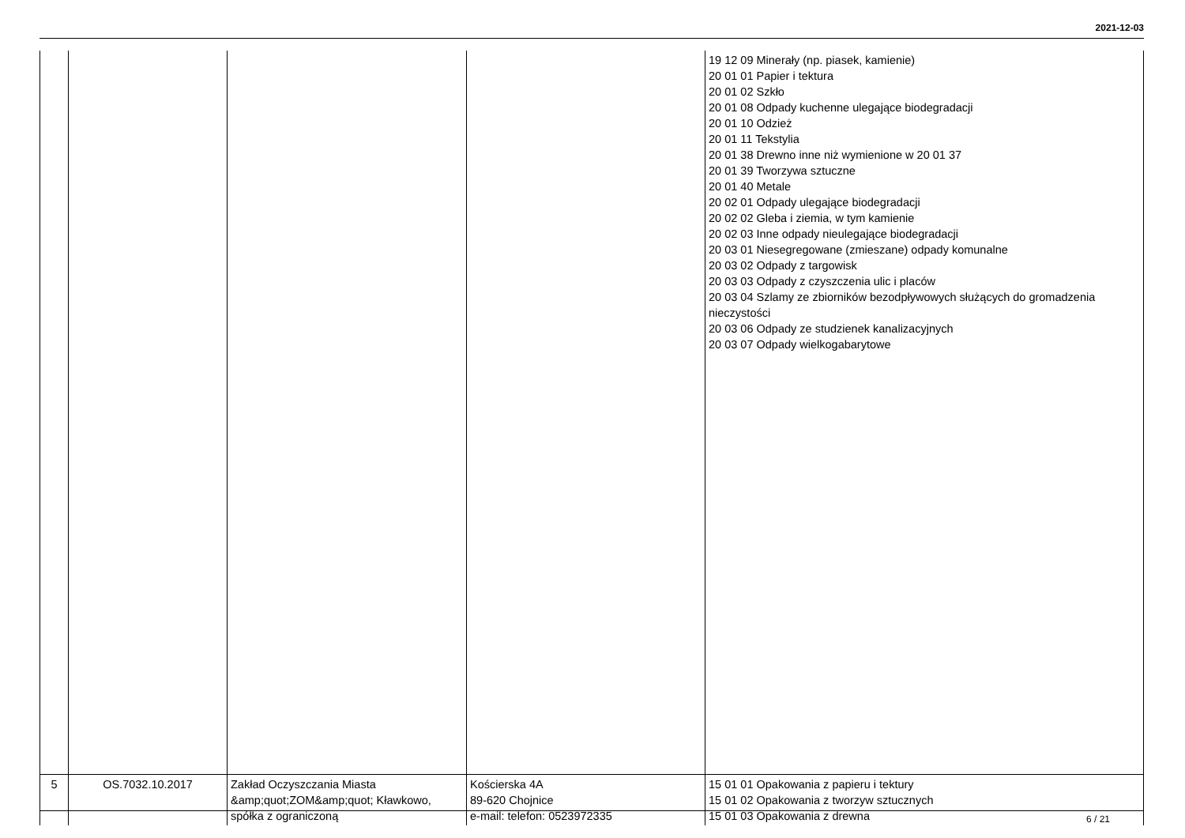2021-12-03
| | | | | 19 12 09 Minerały (np. piasek, kamienie) 20 01 01 Papier i tektura 20 01 02 Szkło 20 01 08 Odpady kuchenne ulegające biodegradacji 20 01 10 Odzież 20 01 11 Tekstylia 20 01 38 Drewno inne niż wymienione w 20 01 37 20 01 39 Tworzywa sztuczne 20 01 40 Metale 20 02 01 Odpady ulegające biodegradacji 20 02 02 Gleba i ziemia, w tym kamienie 20 02 03 Inne odpady nieulegające biodegradacji 20 03 01 Niesegregowane (zmieszane) odpady komunalne 20 03 02 Odpady z targowisk 20 03 03 Odpady z czyszczenia ulic i placów 20 03 04 Szlamy ze zbiorników bezodpływowych służących do gromadzenia nieczystości 20 03 06 Odpady ze studzienek kanalizacyjnych 20 03 07 Odpady wielkogabarytowe |
| 5 | OS.7032.10.2017 | Zakład Oczyszczania Miasta &amp;quot;ZOM&amp;quot; Kławkowo, spółka z ograniczoną | Kościerska 4A 89-620 Chojnice e-mail: telefon: 0523972335 | 15 01 01 Opakowania z papieru i tektury 15 01 02 Opakowania z tworzyw sztucznych 15 01 03 Opakowania z drewna |
6 / 21